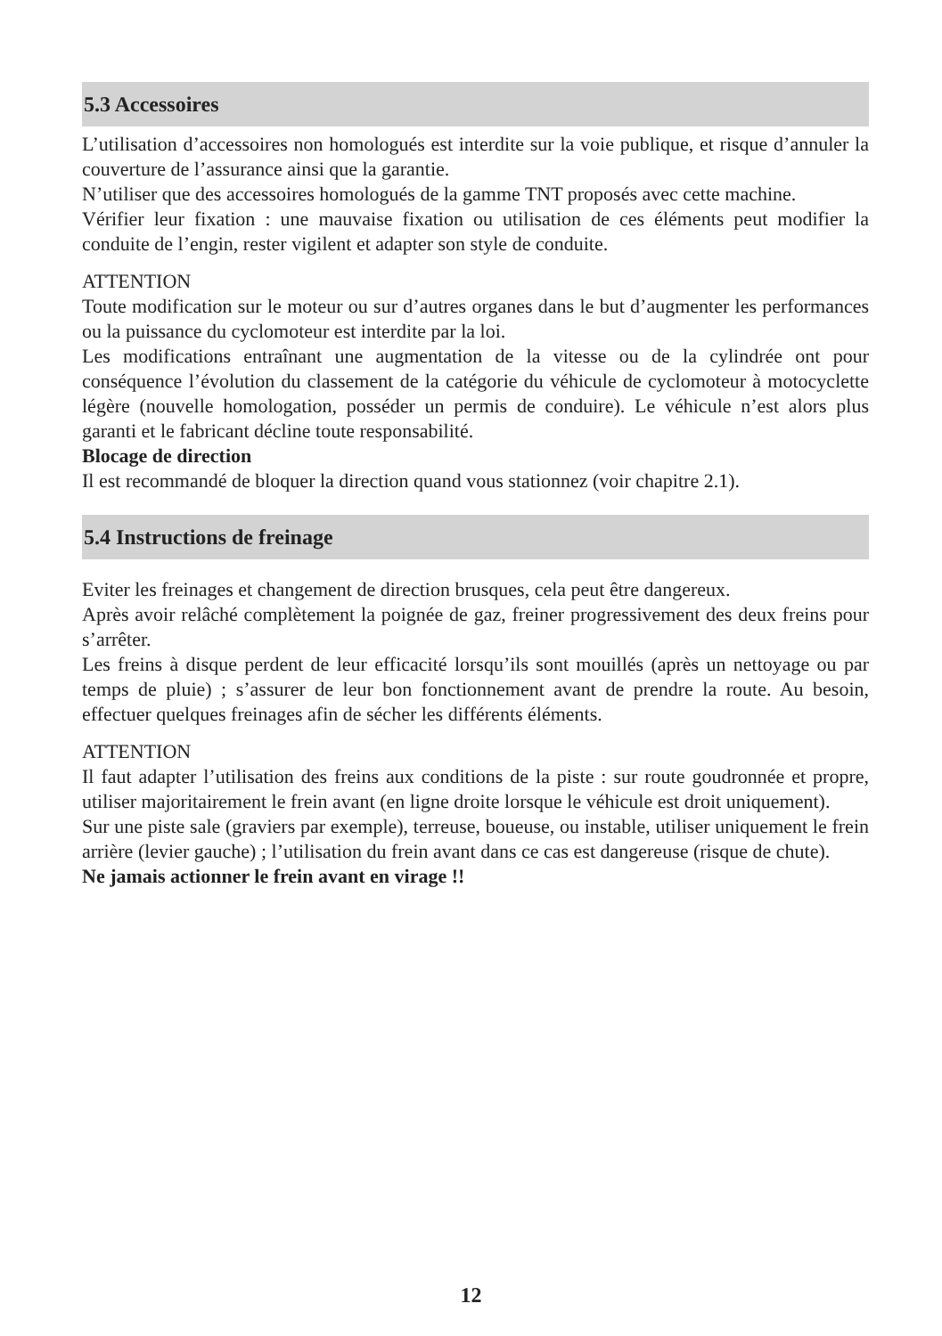5.3 Accessoires
L’utilisation d’accessoires non homologués est interdite sur la voie publique, et risque d’annuler la couverture de l’assurance ainsi que la garantie.
N’utiliser que des accessoires homologués de la gamme TNT proposés avec cette machine.
Vérifier leur fixation : une mauvaise fixation ou utilisation de ces éléments peut modifier la conduite de l’engin, rester vigilent et adapter son style de conduite.
ATTENTION
Toute modification sur le moteur ou sur d’autres organes dans le but d’augmenter les performances ou la puissance du cyclomoteur est interdite par la loi.
Les modifications entraînant une augmentation de la vitesse ou de la cylindrée ont pour conséquence l’évolution du classement de la catégorie du véhicule de cyclomoteur à motocyclette légère (nouvelle homologation, posséder un permis de conduire). Le véhicule n’est alors plus garanti et le fabricant décline toute responsabilité.
Blocage de direction
Il est recommandé de bloquer la direction quand vous stationnez (voir chapitre 2.1).
5.4 Instructions de freinage
Eviter les freinages et changement de direction brusques, cela peut être dangereux.
Après avoir relâché complètement la poignée de gaz, freiner progressivement des deux freins pour s’arrêter.
Les freins à disque perdent de leur efficacité lorsqu’ils sont mouillés (après un nettoyage ou par temps de pluie) ; s’assurer de leur bon fonctionnement avant de prendre la route. Au besoin, effectuer quelques freinages afin de sécher les différents éléments.
ATTENTION
Il faut adapter l’utilisation des freins aux conditions de la piste : sur route goudronnée et propre, utiliser majoritairement le frein avant (en ligne droite lorsque le véhicule est droit uniquement).
Sur une piste sale (graviers par exemple), terreuse, boueuse, ou instable, utiliser uniquement le frein arrière (levier gauche) ; l’utilisation du frein avant dans ce cas est dangereuse (risque de chute).
Ne jamais actionner le frein avant en virage !!
12